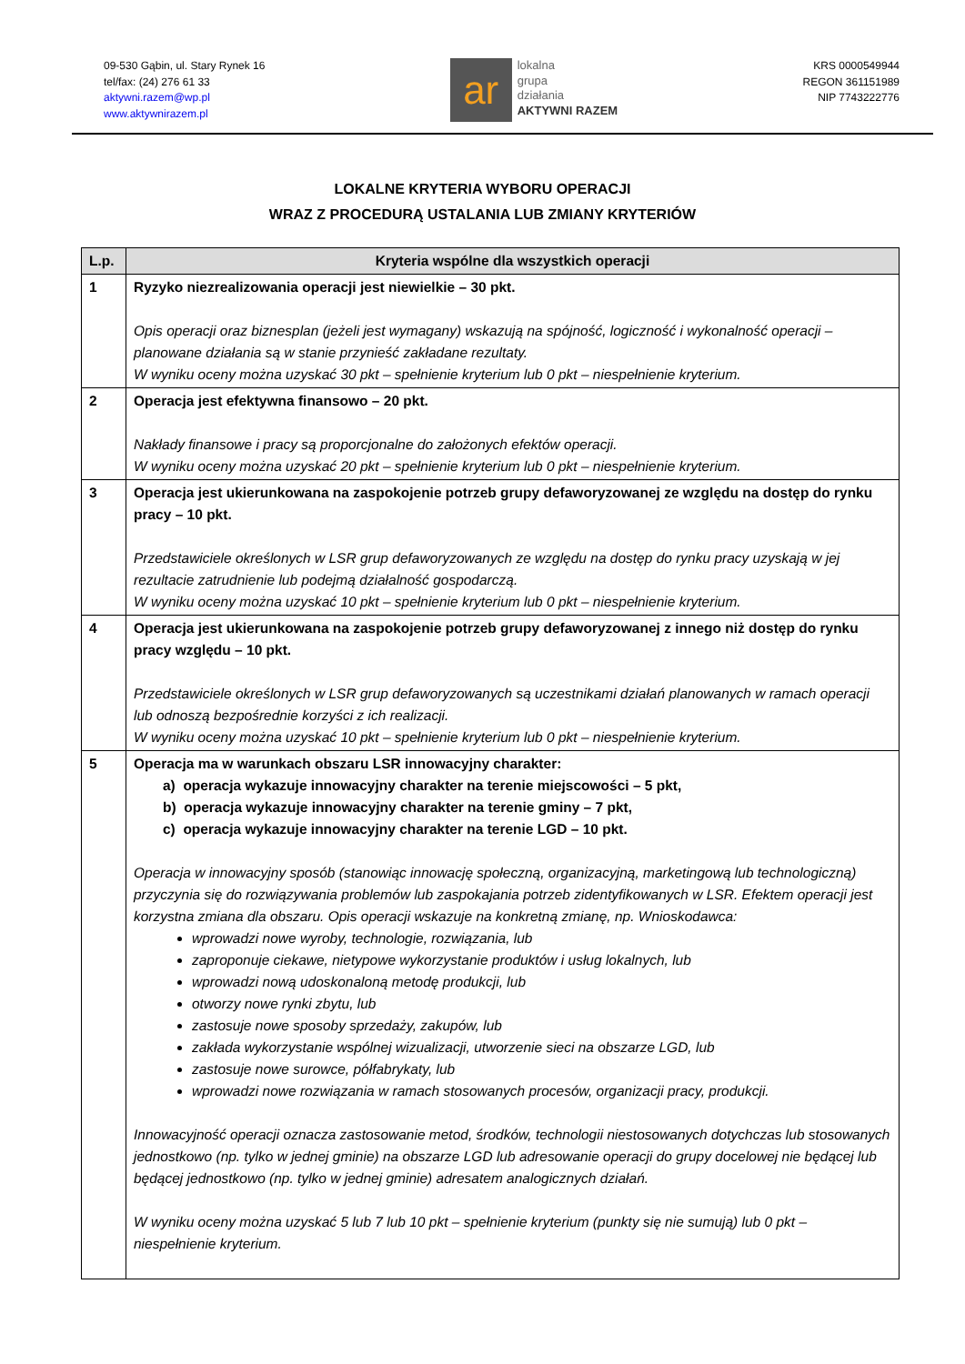09-530 Gąbin, ul. Stary Rynek 16
tel/fax: (24) 276 61 33
aktywni.razem@wp.pl
www.aktywnirazem.pl
ar
lokalna
grupa
działania
AKTYWNI RAZEM
KRS 0000549944
REGON 361151989
NIP 7743222776
LOKALNE KRYTERIA WYBORU OPERACJI
WRAZ Z PROCEDURĄ USTALANIA LUB ZMIANY KRYTERIÓW
| L.p. | Kryteria wspólne dla wszystkich operacji |
| --- | --- |
| 1 | Ryzyko niezrealizowania operacji jest niewielkie – 30 pkt. Opis operacji oraz biznesplan (jeżeli jest wymagany) wskazują na spójność, logiczność i wykonalność operacji – planowane działania są w stanie przynieść zakładane rezultaty. W wyniku oceny można uzyskać 30 pkt – spełnienie kryterium lub 0 pkt – niespełnienie kryterium. |
| 2 | Operacja jest efektywna finansowo – 20 pkt. Nakłady finansowe i pracy są proporcjonalne do założonych efektów operacji. W wyniku oceny można uzyskać 20 pkt – spełnienie kryterium lub 0 pkt – niespełnienie kryterium. |
| 3 | Operacja jest ukierunkowana na zaspokojenie potrzeb grupy defaworyzowanej ze względu na dostęp do rynku pracy – 10 pkt. Przedstawiciele określonych w LSR grup defaworyzowanych ze względu na dostęp do rynku pracy uzyskają w jej rezultacie zatrudnienie lub podejmą działalność gospodarczą. W wyniku oceny można uzyskać 10 pkt – spełnienie kryterium lub 0 pkt – niespełnienie kryterium. |
| 4 | Operacja jest ukierunkowana na zaspokojenie potrzeb grupy defaworyzowanej z innego niż dostęp do rynku pracy względu – 10 pkt. Przedstawiciele określonych w LSR grup defaworyzowanych są uczestnikami działań planowanych w ramach operacji lub odnoszą bezpośrednie korzyści z ich realizacji. W wyniku oceny można uzyskać 10 pkt – spełnienie kryterium lub 0 pkt – niespełnienie kryterium. |
| 5 | Operacja ma w warunkach obszaru LSR innowacyjny charakter: a) operacja wykazuje innowacyjny charakter na terenie miejscowości – 5 pkt, b) operacja wykazuje innowacyjny charakter na terenie gminy – 7 pkt, c) operacja wykazuje innowacyjny charakter na terenie LGD – 10 pkt. Operacja w innowacyjny sposób (stanowiąc innowację społeczną, organizacyjną, marketingową lub technologiczną) przyczynia się do rozwiązywania problemów lub zaspokajania potrzeb zidentyfikowanych w LSR. Efektem operacji jest korzystna zmiana dla obszaru. Opis operacji wskazuje na konkretną zmianę, np. Wnioskodawca: wprowadzi nowe wyroby, technologie, rozwiązania, lub zaproponuje ciekawe, nietypowe wykorzystanie produktów i usług lokalnych, lub wprowadzi nową udoskonaloną metodę produkcji, lub otworzy nowe rynki zbytu, lub zastosuje nowe sposoby sprzedaży, zakupów, lub zakłada wykorzystanie wspólnej wizualizacji, utworzenie sieci na obszarze LGD, lub zastosuje nowe surowce, półfabrykaty, lub wprowadzi nowe rozwiązania w ramach stosowanych procesów, organizacji pracy, produkcji. Innowacyjność operacji oznacza zastosowanie metod, środków, technologii niestosowanych dotychczas lub stosowanych jednostkowo (np. tylko w jednej gminie) na obszarze LGD lub adresowanie operacji do grupy docelowej nie będącej lub będącej jednostkowo (np. tylko w jednej gminie) adresatem analogicznych działań. W wyniku oceny można uzyskać 5 lub 7 lub 10 pkt – spełnienie kryterium (punkty się nie sumują) lub 0 pkt – niespełnienie kryterium. |